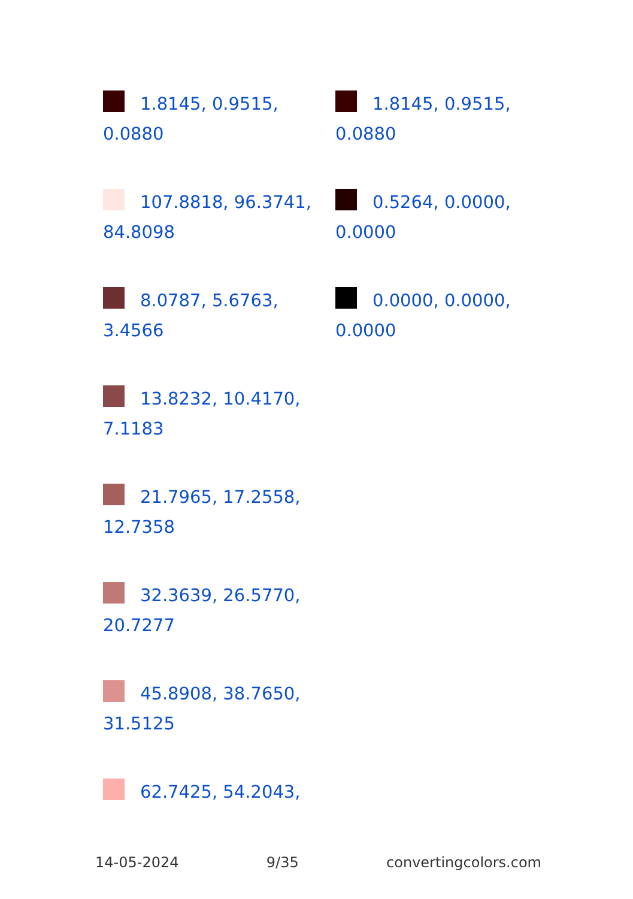1.8145, 0.9515, 0.0880
1.8145, 0.9515, 0.0880
107.8818, 96.3741, 84.8098
0.5264, 0.0000, 0.0000
8.0787, 5.6763, 3.4566
0.0000, 0.0000, 0.0000
13.8232, 10.4170, 7.1183
21.7965, 17.2558, 12.7358
32.3639, 26.5770, 20.7277
45.8908, 38.7650, 31.5125
62.7425, 54.2043,
14-05-2024 9/35 convertingcolors.com